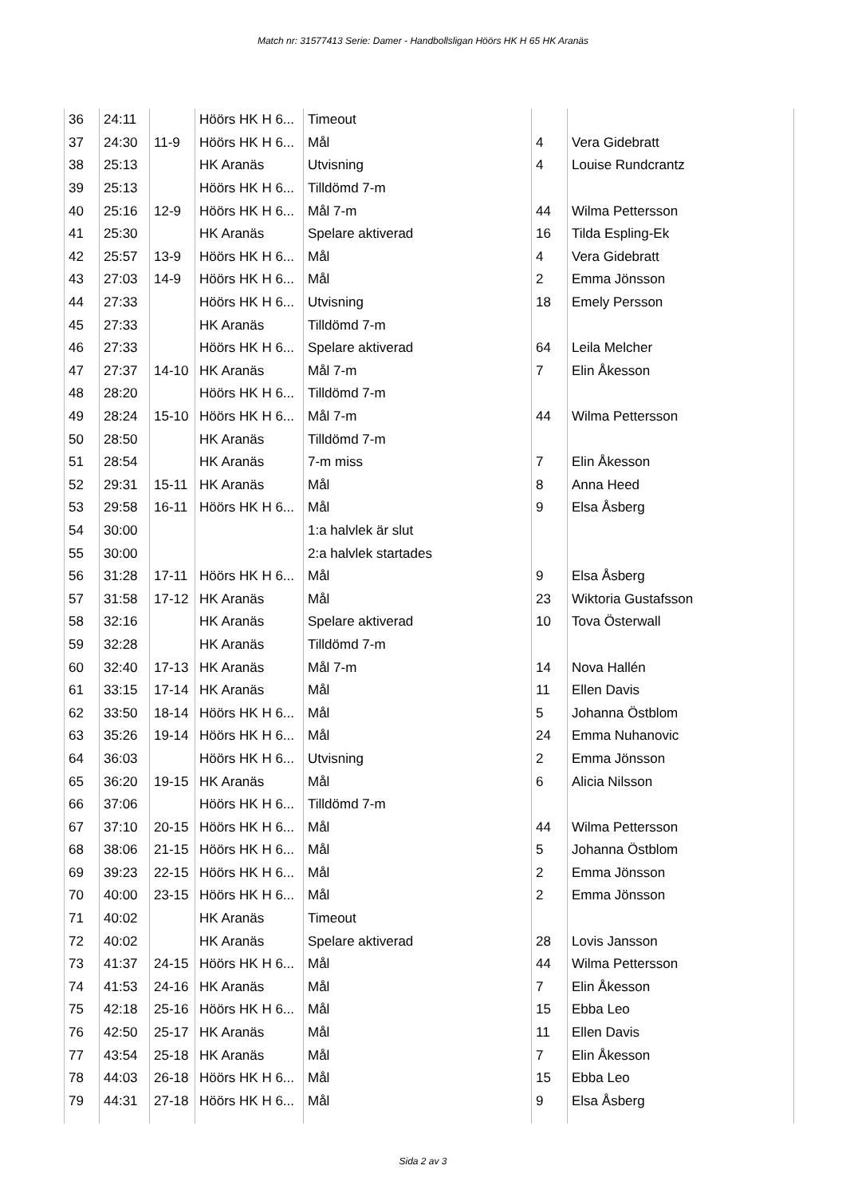Match nr: 31577413 Serie: Damer - Handbollsligan Höörs HK H 65 HK Aranäs
| 36 | 24:11 | | Höörs HK H 6... | Timeout | | |
| 37 | 24:30 | 11-9 | Höörs HK H 6... | Mål | 4 | Vera Gidebratt |
| 38 | 25:13 | | HK Aranäs | Utvisning | 4 | Louise Rundcrantz |
| 39 | 25:13 | | Höörs HK H 6... | Tilldömd 7-m | | |
| 40 | 25:16 | 12-9 | Höörs HK H 6... | Mål 7-m | 44 | Wilma Pettersson |
| 41 | 25:30 | | HK Aranäs | Spelare aktiverad | 16 | Tilda Espling-Ek |
| 42 | 25:57 | 13-9 | Höörs HK H 6... | Mål | 4 | Vera Gidebratt |
| 43 | 27:03 | 14-9 | Höörs HK H 6... | Mål | 2 | Emma Jönsson |
| 44 | 27:33 | | Höörs HK H 6... | Utvisning | 18 | Emely Persson |
| 45 | 27:33 | | HK Aranäs | Tilldömd 7-m | | |
| 46 | 27:33 | | Höörs HK H 6... | Spelare aktiverad | 64 | Leila Melcher |
| 47 | 27:37 | 14-10 | HK Aranäs | Mål 7-m | 7 | Elin Åkesson |
| 48 | 28:20 | | Höörs HK H 6... | Tilldömd 7-m | | |
| 49 | 28:24 | 15-10 | Höörs HK H 6... | Mål 7-m | 44 | Wilma Pettersson |
| 50 | 28:50 | | HK Aranäs | Tilldömd 7-m | | |
| 51 | 28:54 | | HK Aranäs | 7-m miss | 7 | Elin Åkesson |
| 52 | 29:31 | 15-11 | HK Aranäs | Mål | 8 | Anna Heed |
| 53 | 29:58 | 16-11 | Höörs HK H 6... | Mål | 9 | Elsa Åsberg |
| 54 | 30:00 | | | 1:a halvlek är slut | | |
| 55 | 30:00 | | | 2:a halvlek startades | | |
| 56 | 31:28 | 17-11 | Höörs HK H 6... | Mål | 9 | Elsa Åsberg |
| 57 | 31:58 | 17-12 | HK Aranäs | Mål | 23 | Wiktoria Gustafsson |
| 58 | 32:16 | | HK Aranäs | Spelare aktiverad | 10 | Tova Österwall |
| 59 | 32:28 | | HK Aranäs | Tilldömd 7-m | | |
| 60 | 32:40 | 17-13 | HK Aranäs | Mål 7-m | 14 | Nova Hallén |
| 61 | 33:15 | 17-14 | HK Aranäs | Mål | 11 | Ellen Davis |
| 62 | 33:50 | 18-14 | Höörs HK H 6... | Mål | 5 | Johanna Östblom |
| 63 | 35:26 | 19-14 | Höörs HK H 6... | Mål | 24 | Emma Nuhanovic |
| 64 | 36:03 | | Höörs HK H 6... | Utvisning | 2 | Emma Jönsson |
| 65 | 36:20 | 19-15 | HK Aranäs | Mål | 6 | Alicia Nilsson |
| 66 | 37:06 | | Höörs HK H 6... | Tilldömd 7-m | | |
| 67 | 37:10 | 20-15 | Höörs HK H 6... | Mål | 44 | Wilma Pettersson |
| 68 | 38:06 | 21-15 | Höörs HK H 6... | Mål | 5 | Johanna Östblom |
| 69 | 39:23 | 22-15 | Höörs HK H 6... | Mål | 2 | Emma Jönsson |
| 70 | 40:00 | 23-15 | Höörs HK H 6... | Mål | 2 | Emma Jönsson |
| 71 | 40:02 | | HK Aranäs | Timeout | | |
| 72 | 40:02 | | HK Aranäs | Spelare aktiverad | 28 | Lovis Jansson |
| 73 | 41:37 | 24-15 | Höörs HK H 6... | Mål | 44 | Wilma Pettersson |
| 74 | 41:53 | 24-16 | HK Aranäs | Mål | 7 | Elin Åkesson |
| 75 | 42:18 | 25-16 | Höörs HK H 6... | Mål | 15 | Ebba Leo |
| 76 | 42:50 | 25-17 | HK Aranäs | Mål | 11 | Ellen Davis |
| 77 | 43:54 | 25-18 | HK Aranäs | Mål | 7 | Elin Åkesson |
| 78 | 44:03 | 26-18 | Höörs HK H 6... | Mål | 15 | Ebba Leo |
| 79 | 44:31 | 27-18 | Höörs HK H 6... | Mål | 9 | Elsa Åsberg |
Sida 2 av 3